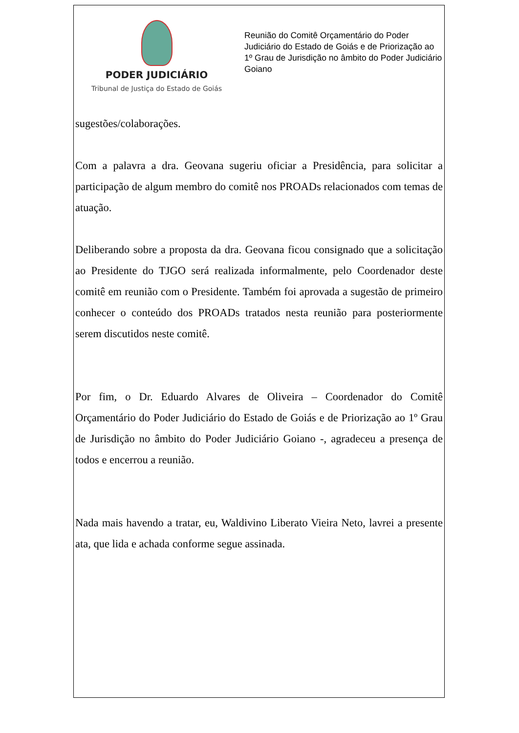PODER JUDICIÁRIO
Tribunal de Justiça do Estado de Goiás
Reunião do Comitê Orçamentário do Poder Judiciário do Estado de Goiás e de Priorização ao 1º Grau de Jurisdição no âmbito do Poder Judiciário Goiano
sugestões/colaborações.
Com a palavra a dra. Geovana sugeriu oficiar a Presidência, para solicitar a participação de algum membro do comitê nos PROADs relacionados com temas de atuação.
Deliberando sobre a proposta da dra. Geovana ficou consignado que a solicitação ao Presidente do TJGO será realizada informalmente, pelo Coordenador deste comitê em reunião com o Presidente. Também foi aprovada a sugestão de primeiro conhecer o conteúdo dos PROADs tratados nesta reunião para posteriormente serem discutidos neste comitê.
Por fim, o Dr. Eduardo Alvares de Oliveira – Coordenador do Comitê Orçamentário do Poder Judiciário do Estado de Goiás e de Priorização ao 1º Grau de Jurisdição no âmbito do Poder Judiciário Goiano -, agradeceu a presença de todos e encerrou a reunião.
Nada mais havendo a tratar, eu, Waldivino Liberato Vieira Neto, lavrei a presente ata, que lida e achada conforme segue assinada.